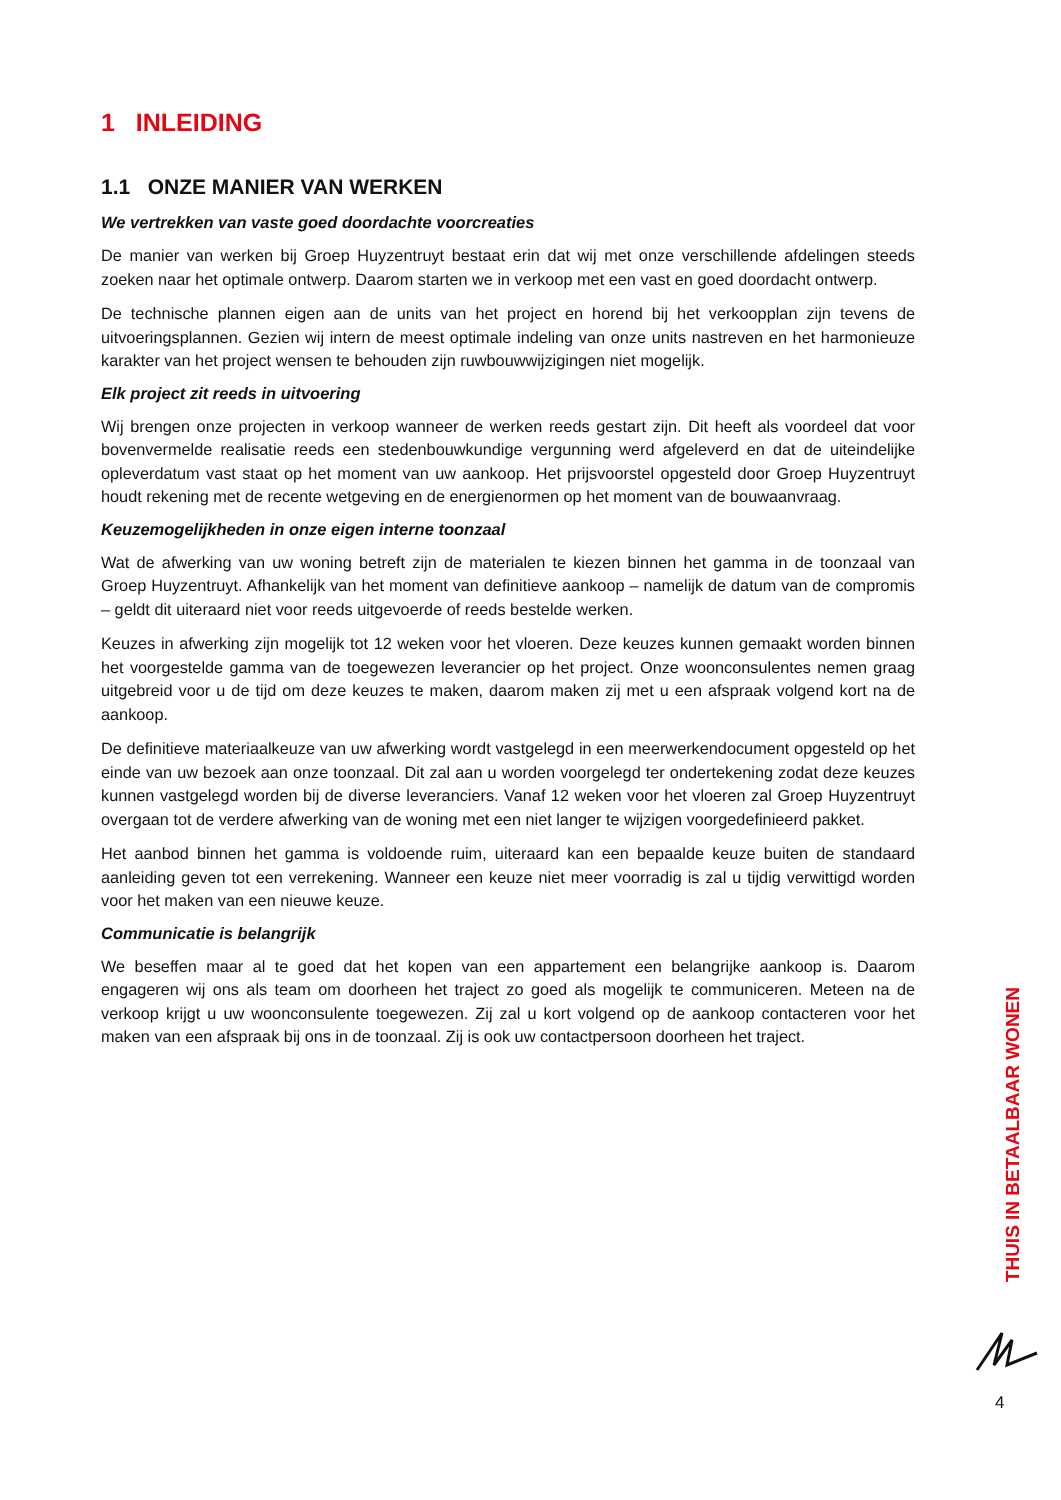1 INLEIDING
1.1 ONZE MANIER VAN WERKEN
We vertrekken van vaste goed doordachte voorcreaties
De manier van werken bij Groep Huyzentruyt bestaat erin dat wij met onze verschillende afdelingen steeds zoeken naar het optimale ontwerp. Daarom starten we in verkoop met een vast en goed doordacht ontwerp.
De technische plannen eigen aan de units van het project en horend bij het verkoopplan zijn tevens de uitvoeringsplannen. Gezien wij intern de meest optimale indeling van onze units nastreven en het harmonieuze karakter van het project wensen te behouden zijn ruwbouwwijzigingen niet mogelijk.
Elk project zit reeds in uitvoering
Wij brengen onze projecten in verkoop wanneer de werken reeds gestart zijn. Dit heeft als voordeel dat voor bovenvermelde realisatie reeds een stedenbouwkundige vergunning werd afgeleverd en dat de uiteindelijke opleverdatum vast staat op het moment van uw aankoop. Het prijsvoorstel opgesteld door Groep Huyzentruyt houdt rekening met de recente wetgeving en de energienormen op het moment van de bouwaanvraag.
Keuzemogelijkheden in onze eigen interne toonzaal
Wat de afwerking van uw woning betreft zijn de materialen te kiezen binnen het gamma in de toonzaal van Groep Huyzentruyt. Afhankelijk van het moment van definitieve aankoop – namelijk de datum van de compromis – geldt dit uiteraard niet voor reeds uitgevoerde of reeds bestelde werken.
Keuzes in afwerking zijn mogelijk tot 12 weken voor het vloeren. Deze keuzes kunnen gemaakt worden binnen het voorgestelde gamma van de toegewezen leverancier op het project. Onze woonconsulentes nemen graag uitgebreid voor u de tijd om deze keuzes te maken, daarom maken zij met u een afspraak volgend kort na de aankoop.
De definitieve materiaalkeuze van uw afwerking wordt vastgelegd in een meerwerkendocument opgesteld op het einde van uw bezoek aan onze toonzaal. Dit zal aan u worden voorgelegd ter ondertekening zodat deze keuzes kunnen vastgelegd worden bij de diverse leveranciers. Vanaf 12 weken voor het vloeren zal Groep Huyzentruyt overgaan tot de verdere afwerking van de woning met een niet langer te wijzigen voorgedefinieerd pakket.
Het aanbod binnen het gamma is voldoende ruim, uiteraard kan een bepaalde keuze buiten de standaard aanleiding geven tot een verrekening. Wanneer een keuze niet meer voorradig is zal u tijdig verwittigd worden voor het maken van een nieuwe keuze.
Communicatie is belangrijk
We beseffen maar al te goed dat het kopen van een appartement een belangrijke aankoop is. Daarom engageren wij ons als team om doorheen het traject zo goed als mogelijk te communiceren. Meteen na de verkoop krijgt u uw woonconsulente toegewezen. Zij zal u kort volgend op de aankoop contacteren voor het maken van een afspraak bij ons in de toonzaal. Zij is ook uw contactpersoon doorheen het traject.
THUIS IN BETAALBAAR WONEN
4